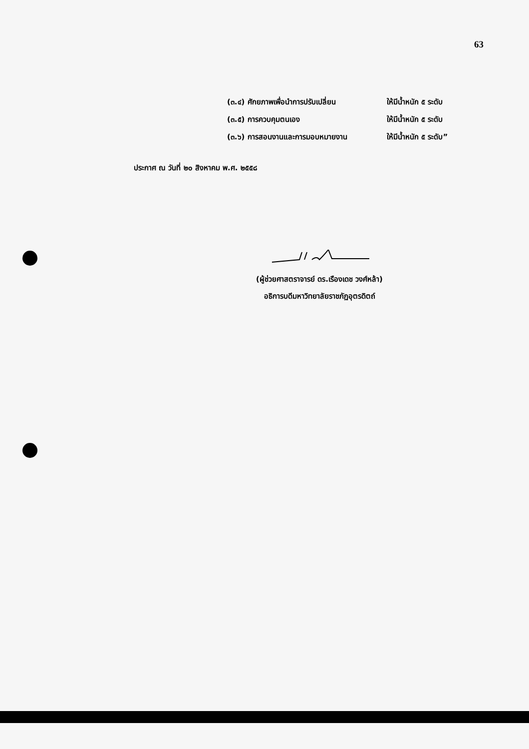63
(๓.๔) ศักยภาพเพื่อนำการปรับเปลี่ยน ให้มีน้ำหนัก ๕ ระดับ
(๓.๕) การควบคุมตนเอง ให้มีน้ำหนัก ๕ ระดับ
(๓.๖) การสอนงานและการมอบหมายงาน ให้มีน้ำหนัก ๕ ระดับ”
ประกาศ ณ วันที่ ๒๐ สิงหาคม พ.ศ. ๒๕๕๘
(ผู้ช่วยศาสตราจารย์ ดร.เรืองเดช วงศ์หล้า)
อธิการบดีมหาวิทยาลัยราชภัฏอุตรดิตถ์